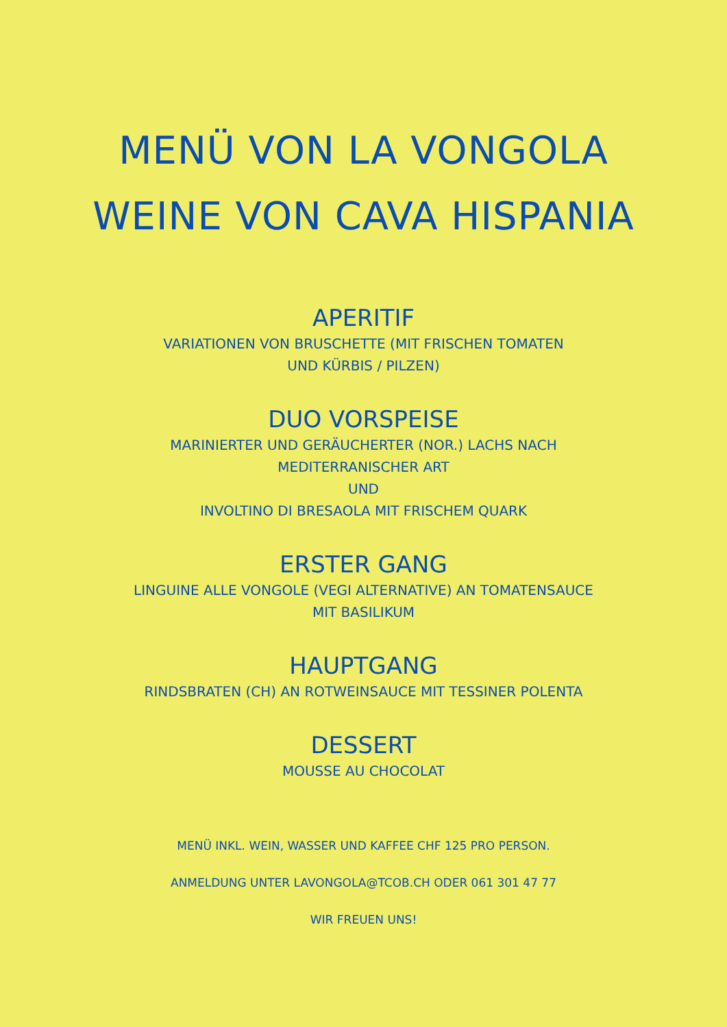MENÜ VON LA VONGOLA
WEINE VON CAVA HISPANIA
APERITIF
VARIATIONEN VON BRUSCHETTE (MIT FRISCHEN TOMATEN
UND KÜRBIS / PILZEN)
DUO VORSPEISE
MARINIERTER UND GERÄUCHERTER (NOR.) LACHS NACH
MEDITERRANISCHER ART
UND
INVOLTINO DI BRESAOLA MIT FRISCHEM QUARK
ERSTER GANG
LINGUINE ALLE VONGOLE (VEGI ALTERNATIVE) AN TOMATENSAUCE
MIT BASILIKUM
HAUPTGANG
RINDSBRATEN (CH) AN ROTWEINSAUCE MIT TESSINER POLENTA
DESSERT
MOUSSE AU CHOCOLAT
MENÜ INKL. WEIN, WASSER UND KAFFEE CHF 125 PRO PERSON.
ANMELDUNG UNTER LAVONGOLA@TCOB.CH ODER 061 301 47 77
WIR FREUEN UNS!